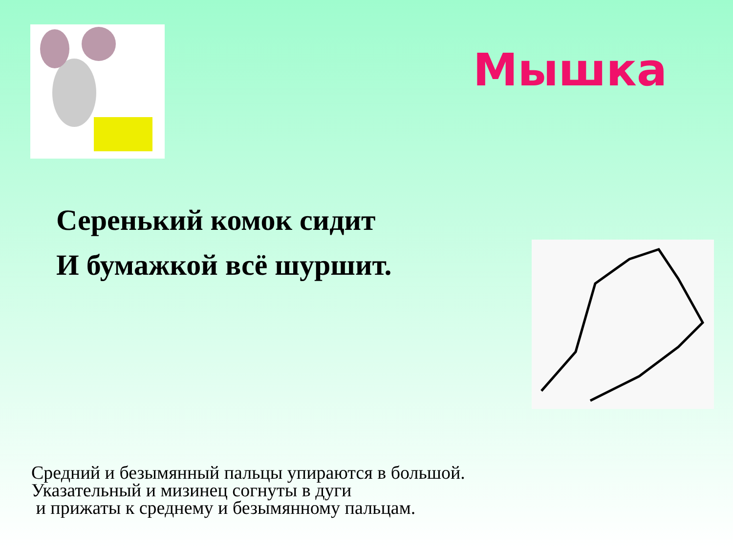Мышка
Серенький комок сидит
И бумажкой всё шуршит.
Средний и безымянный пальцы упираются в большой.
Указательный и мизинец согнуты в дуги
и прижаты к среднему и безымянному пальцам.